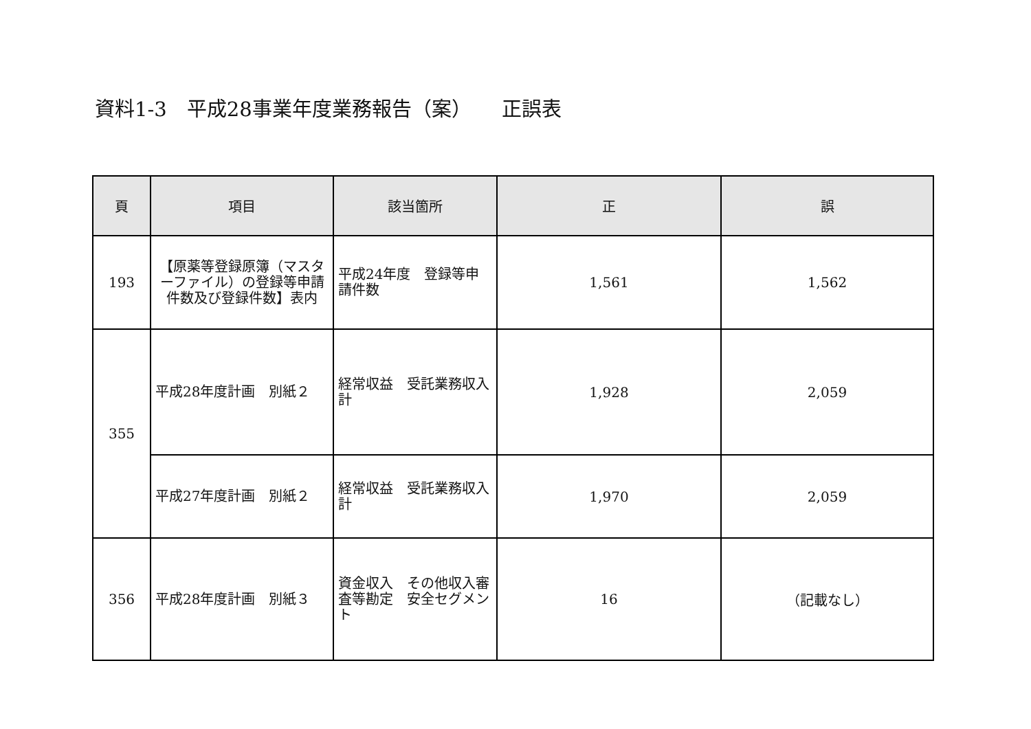資料1-3　平成28事業年度業務報告（案）　　正誤表
| 頁 | 項目 | 該当箇所 | 正 | 誤 |
| --- | --- | --- | --- | --- |
| 193 | 【原薬等登録原簿（マスターファイル）の登録等申請件数及び登録件数】表内 | 平成24年度 登録等申請件数 | 1,561 | 1,562 |
| 355 | 平成28年度計画 別紙２ | 経常収益 受託業務収入 計 | 1,928 | 2,059 |
| | 平成27年度計画 別紙２ | 経常収益 受託業務収入 計 | 1,970 | 2,059 |
| 356 | 平成28年度計画 別紙３ | 資金収入 その他収入審査等勘定 安全セグメント | 16 | （記載なし） |